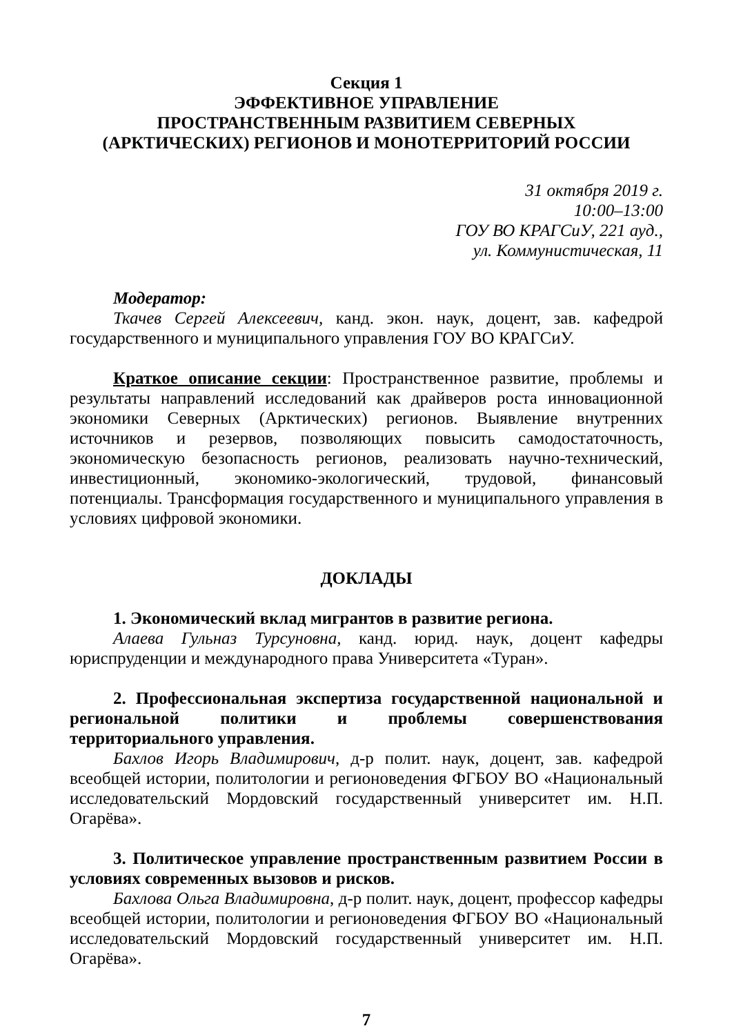Секция 1
ЭФФЕКТИВНОЕ УПРАВЛЕНИЕ
ПРОСТРАНСТВЕННЫМ РАЗВИТИЕМ СЕВЕРНЫХ
(АРКТИЧЕСКИХ) РЕГИОНОВ И МОНОТЕРРИТОРИЙ РОССИИ
31 октября 2019 г.
10:00–13:00
ГОУ ВО КРАГСиУ, 221 ауд.,
ул. Коммунистическая, 11
Модератор:
Ткачев Сергей Алексеевич, канд. экон. наук, доцент, зав. кафедрой государственного и муниципального управления ГОУ ВО КРАГСиУ.
Краткое описание секции: Пространственное развитие, проблемы и результаты направлений исследований как драйверов роста инновационной экономики Северных (Арктических) регионов. Выявление внутренних источников и резервов, позволяющих повысить самодостаточность, экономическую безопасность регионов, реализовать научно-технический, инвестиционный, экономико-экологический, трудовой, финансовый потенциалы. Трансформация государственного и муниципального управления в условиях цифровой экономики.
ДОКЛАДЫ
1. Экономический вклад мигрантов в развитие региона.
Алаева Гульназ Турсуновна, канд. юрид. наук, доцент кафедры юриспруденции и международного права Университета «Туран».
2. Профессиональная экспертиза государственной национальной и региональной политики и проблемы совершенствования территориального управления.
Бахлов Игорь Владимирович, д-р полит. наук, доцент, зав. кафедрой всеобщей истории, политологии и регионоведения ФГБОУ ВО «Национальный исследовательский Мордовский государственный университет им. Н.П. Огарёва».
3. Политическое управление пространственным развитием России в условиях современных вызовов и рисков.
Бахлова Ольга Владимировна, д-р полит. наук, доцент, профессор кафедры всеобщей истории, политологии и регионоведения ФГБОУ ВО «Национальный исследовательский Мордовский государственный университет им. Н.П. Огарёва».
7